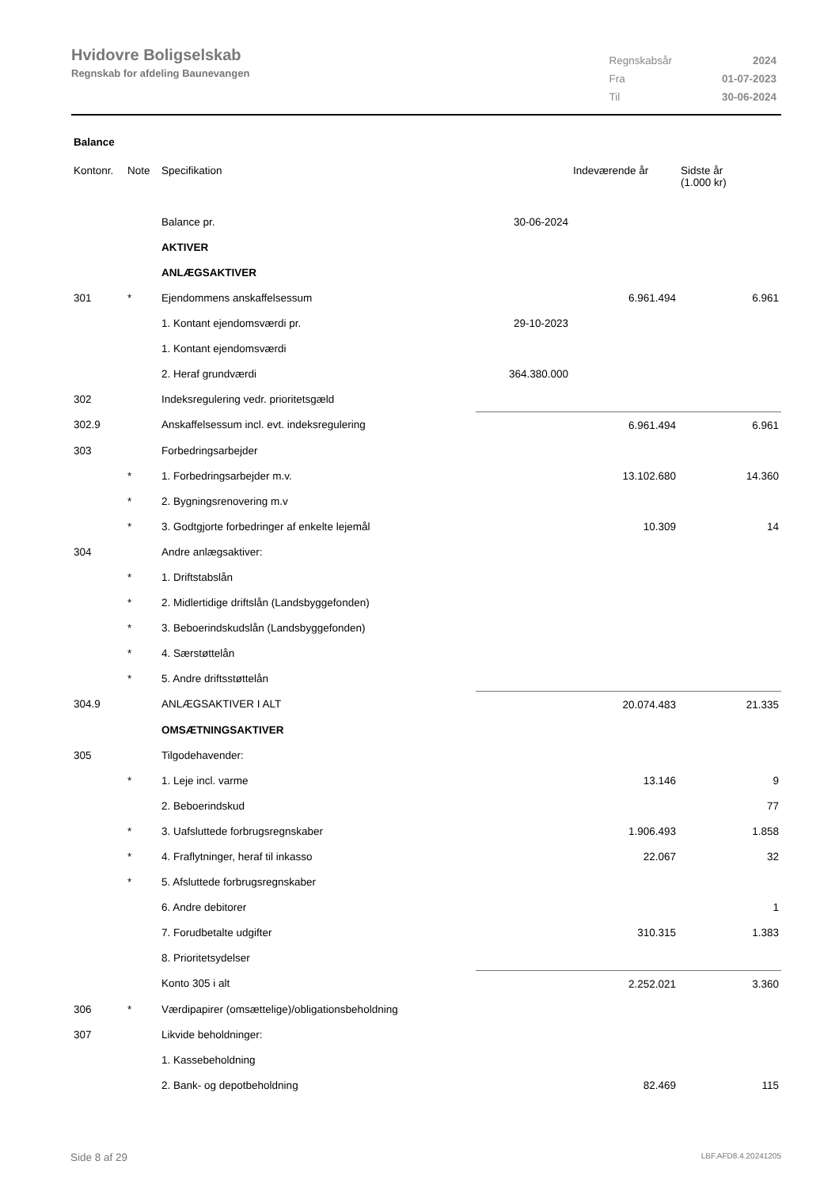Hvidovre Boligselskab
Regnskab for afdeling Baunevangen
| Regnskabsår | 2024 |
| Fra | 01-07-2023 |
| Til | 30-06-2024 |
Balance
| Kontonr. | Note | Specifikation | | Indeværende år | Sidste år (1.000 kr) |
| --- | --- | --- | --- | --- | --- |
| | | Balance pr. | 30-06-2024 | | |
| | | AKTIVER | | | |
| | | ANLÆGSAKTIVER | | | |
| 301 | * | Ejendommens anskaffelsessum | | 6.961.494 | 6.961 |
| | | 1. Kontant ejendomsværdi pr. | 29-10-2023 | | |
| | | 1. Kontant ejendomsværdi | | | |
| | | 2. Heraf grundværdi | 364.380.000 | | |
| 302 | | Indeksregulering vedr. prioritetsgæld | | | |
| 302.9 | | Anskaffelsessum incl. evt. indeksregulering | | 6.961.494 | 6.961 |
| 303 | | Forbedringsarbejder | | | |
| | * | 1. Forbedringsarbejder m.v. | | 13.102.680 | 14.360 |
| | * | 2. Bygningsrenovering m.v | | | |
| | * | 3. Godtgjorte forbedringer af enkelte lejemål | | 10.309 | 14 |
| 304 | | Andre anlægsaktiver: | | | |
| | * | 1. Driftstabslån | | | |
| | * | 2. Midlertidige driftslån (Landsbyggefonden) | | | |
| | * | 3. Beboerindskudslån (Landsbyggefonden) | | | |
| | * | 4. Særstøttelån | | | |
| | * | 5. Andre driftsstøttelån | | | |
| 304.9 | | ANLÆGSAKTIVER I ALT | | 20.074.483 | 21.335 |
| | | OMSÆTNINGSAKTIVER | | | |
| 305 | | Tilgodehavender: | | | |
| | * | 1. Leje incl. varme | | 13.146 | 9 |
| | | 2. Beboerindskud | | | 77 |
| | * | 3. Uafsluttede forbrugsregnskaber | | 1.906.493 | 1.858 |
| | * | 4. Fraflytninger, heraf til inkasso | | 22.067 | 32 |
| | * | 5. Afsluttede forbrugsregnskaber | | | |
| | | 6. Andre debitorer | | | 1 |
| | | 7. Forudbetalte udgifter | | 310.315 | 1.383 |
| | | 8. Prioritetsydelser | | | |
| | | Konto 305 i alt | | 2.252.021 | 3.360 |
| 306 | * | Værdipapirer (omsættelige)/obligationsbeholdning | | | |
| 307 | | Likvide beholdninger: | | | |
| | | 1. Kassebeholdning | | | |
| | | 2. Bank- og depotbeholdning | | 82.469 | 115 |
Side 8 af 29 LBF.AFD8.4.20241205